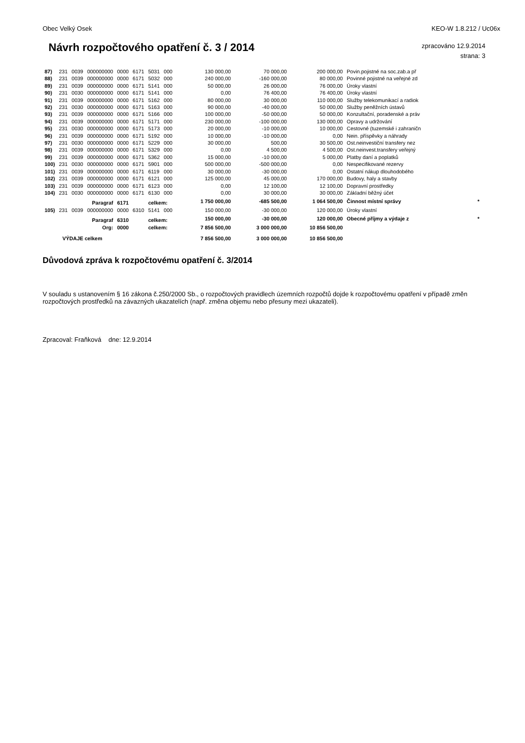Obec Velký Osek KEO-W 1.8.212 / Uc06x
Návrh rozpočtového opatření č. 3 / 2014
zpracováno 12.9.2014
strana: 3
| 87) | 231 | 0039 | 000000000 | 0000 | 6171 | 5031 | 000 | 130 000,00 | 70 000,00 | 200 000,00 | Povin.pojistné na soc.zab.a př | |
| 88) | 231 | 0039 | 000000000 | 0000 | 6171 | 5032 | 000 | 240 000,00 | -160 000,00 | 80 000,00 | Povinné pojistné na veřejné zd | |
| 89) | 231 | 0039 | 000000000 | 0000 | 6171 | 5141 | 000 | 50 000,00 | 26 000,00 | 76 000,00 | Úroky vlastní | |
| 90) | 231 | 0030 | 000000000 | 0000 | 6171 | 5141 | 000 | 0,00 | 76 400,00 | 76 400,00 | Úroky vlastní | |
| 91) | 231 | 0039 | 000000000 | 0000 | 6171 | 5162 | 000 | 80 000,00 | 30 000,00 | 110 000,00 | Služby telekomunikací a radiok | |
| 92) | 231 | 0030 | 000000000 | 0000 | 6171 | 5163 | 000 | 90 000,00 | -40 000,00 | 50 000,00 | Služby peněžních ústavů | |
| 93) | 231 | 0039 | 000000000 | 0000 | 6171 | 5166 | 000 | 100 000,00 | -50 000,00 | 50 000,00 | Konzultační, poradenské a práv | |
| 94) | 231 | 0039 | 000000000 | 0000 | 6171 | 5171 | 000 | 230 000,00 | -100 000,00 | 130 000,00 | Opravy a udržování | |
| 95) | 231 | 0030 | 000000000 | 0000 | 6171 | 5173 | 000 | 20 000,00 | -10 000,00 | 10 000,00 | Cestovné (tuzemské i zahraničn | |
| 96) | 231 | 0039 | 000000000 | 0000 | 6171 | 5192 | 000 | 10 000,00 | -10 000,00 | 0,00 | Nein. příspěvky a náhrady | |
| 97) | 231 | 0030 | 000000000 | 0000 | 6171 | 5229 | 000 | 30 000,00 | 500,00 | 30 500,00 | Ost.neinvestiční transfery nez | |
| 98) | 231 | 0039 | 000000000 | 0000 | 6171 | 5329 | 000 | 0,00 | 4 500,00 | 4 500,00 | Ost.neinvest.transfery veřejný | |
| 99) | 231 | 0039 | 000000000 | 0000 | 6171 | 5362 | 000 | 15 000,00 | -10 000,00 | 5 000,00 | Platby daní a poplatků | |
| 100) | 231 | 0030 | 000000000 | 0000 | 6171 | 5901 | 000 | 500 000,00 | -500 000,00 | 0,00 | Nespecifikované rezervy | |
| 101) | 231 | 0039 | 000000000 | 0000 | 6171 | 6119 | 000 | 30 000,00 | -30 000,00 | 0,00 | Ostatní nákup dlouhodobého | |
| 102) | 231 | 0039 | 000000000 | 0000 | 6171 | 6121 | 000 | 125 000,00 | 45 000,00 | 170 000,00 | Budovy, haly a stavby | |
| 103) | 231 | 0039 | 000000000 | 0000 | 6171 | 6123 | 000 | 0,00 | 12 100,00 | 12 100,00 | Dopravní prostředky | |
| 104) | 231 | 0030 | 000000000 | 0000 | 6171 | 6130 | 000 | 0,00 | 30 000,00 | 30 000,00 | Základní běžný účet | |
| Paragraf | | | | 6171 | | celkem: | | 1 750 000,00 | -685 500,00 | 1 064 500,00 | Činnost místní správy | * |
| 105) | 231 | 0039 | 000000000 | 0000 | 6310 | 5141 | 000 | 150 000,00 | -30 000,00 | 120 000,00 | Úroky vlastní | |
| Paragraf | | | | 6310 | | celkem: | | 150 000,00 | -30 000,00 | 120 000,00 | Obecné příjmy a výdaje z | * |
| Org: | | | | 0000 | | celkem: | | 7 856 500,00 | 3 000 000,00 | 10 856 500,00 | | |
| VÝDAJE celkem | | | | | | | | 7 856 500,00 | 3 000 000,00 | 10 856 500,00 | | |
Důvodová zpráva k rozpočtovému opatření č. 3/2014
V souladu s ustanovením § 16 zákona č.250/2000 Sb., o rozpočtových pravidlech územních rozpočtů dojde k rozpočtovému opatření v případě změn rozpočtových prostředků na závazných ukazatelích (např. změna objemu nebo přesuny mezi ukazateli).
Zpracoval: Fraňková dne: 12.9.2014